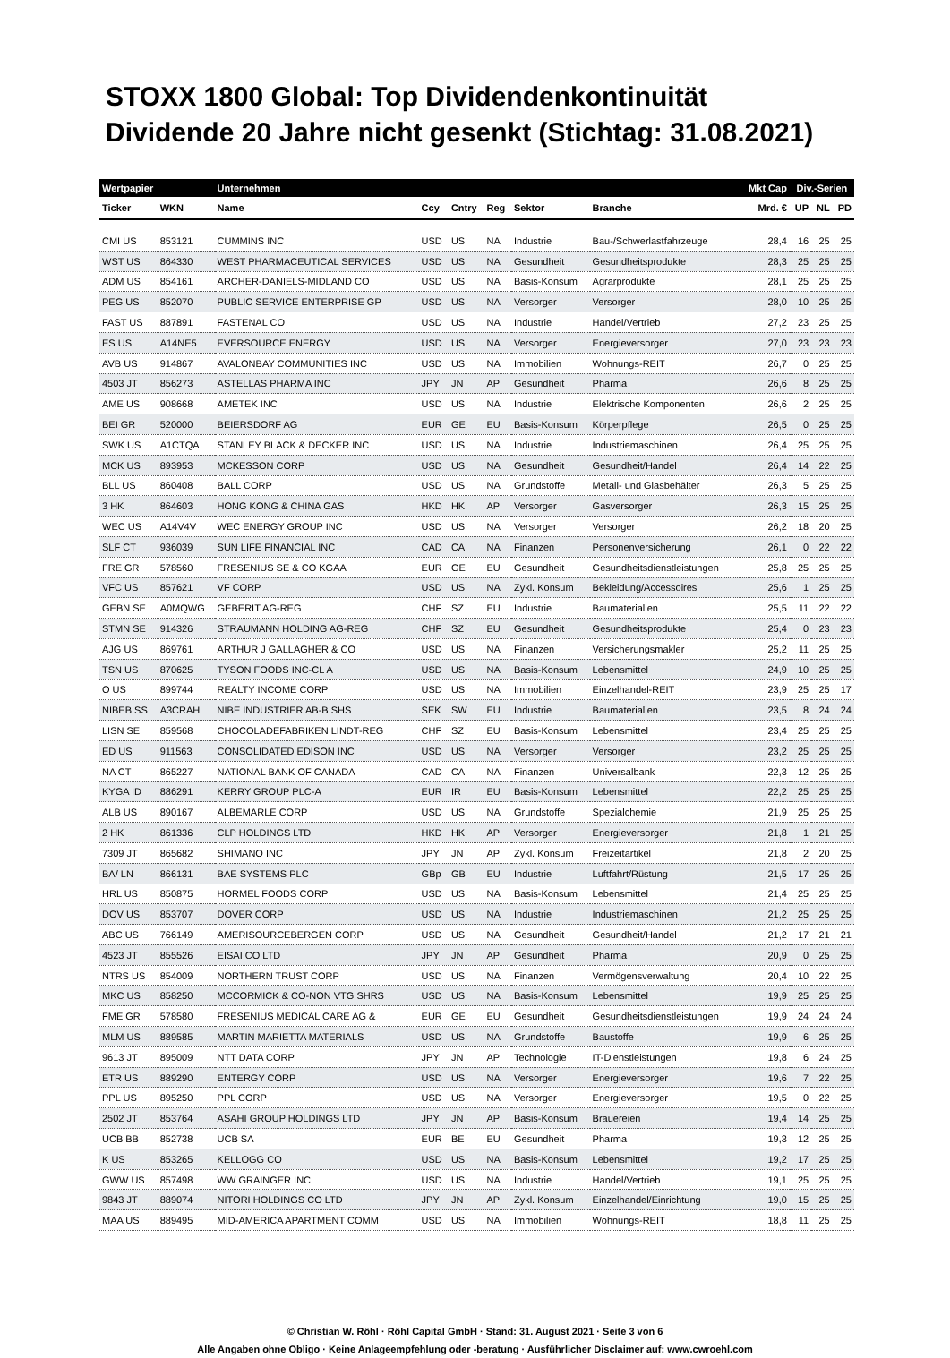STOXX 1800 Global: Top Dividendenkontinuität
Dividende 20 Jahre nicht gesenkt (Stichtag: 31.08.2021)
| Wertpapier | | Unternehmen | | | | | | Mkt Cap | Div.-Serien | | |
| --- | --- | --- | --- | --- | --- | --- | --- | --- | --- | --- | --- |
| Ticker | WKN | Name | Ccy | Cntry | Reg | Sektor | Branche | Mrd. € | UP | NL | PD |
| CMI US | 853121 | CUMMINS INC | USD | US | NA | Industrie | Bau-/Schwerlastfahrzeuge | 28,4 | 16 | 25 | 25 |
| WST US | 864330 | WEST PHARMACEUTICAL SERVICES | USD | US | NA | Gesundheit | Gesundheitsprodukte | 28,3 | 25 | 25 | 25 |
| ADM US | 854161 | ARCHER-DANIELS-MIDLAND CO | USD | US | NA | Basis-Konsum | Agrarprodukte | 28,1 | 25 | 25 | 25 |
| PEG US | 852070 | PUBLIC SERVICE ENTERPRISE GP | USD | US | NA | Versorger | Versorger | 28,0 | 10 | 25 | 25 |
| FAST US | 887891 | FASTENAL CO | USD | US | NA | Industrie | Handel/Vertrieb | 27,2 | 23 | 25 | 25 |
| ES US | A14NE5 | EVERSOURCE ENERGY | USD | US | NA | Versorger | Energieversorger | 27,0 | 23 | 23 | 23 |
| AVB US | 914867 | AVALONBAY COMMUNITIES INC | USD | US | NA | Immobilien | Wohnungs-REIT | 26,7 | 0 | 25 | 25 |
| 4503 JT | 856273 | ASTELLAS PHARMA INC | JPY | JN | AP | Gesundheit | Pharma | 26,6 | 8 | 25 | 25 |
| AME US | 908668 | AMETEK INC | USD | US | NA | Industrie | Elektrische Komponenten | 26,6 | 2 | 25 | 25 |
| BEI GR | 520000 | BEIERSDORF AG | EUR | GE | EU | Basis-Konsum | Körperpflege | 26,5 | 0 | 25 | 25 |
| SWK US | A1CTQA | STANLEY BLACK & DECKER INC | USD | US | NA | Industrie | Industriemaschinen | 26,4 | 25 | 25 | 25 |
| MCK US | 893953 | MCKESSON CORP | USD | US | NA | Gesundheit | Gesundheit/Handel | 26,4 | 14 | 22 | 25 |
| BLL US | 860408 | BALL CORP | USD | US | NA | Grundstoffe | Metall- und Glasbehälter | 26,3 | 5 | 25 | 25 |
| 3 HK | 864603 | HONG KONG & CHINA GAS | HKD | HK | AP | Versorger | Gasversorger | 26,3 | 15 | 25 | 25 |
| WEC US | A14V4V | WEC ENERGY GROUP INC | USD | US | NA | Versorger | Versorger | 26,2 | 18 | 20 | 25 |
| SLF CT | 936039 | SUN LIFE FINANCIAL INC | CAD | CA | NA | Finanzen | Personenversicherung | 26,1 | 0 | 22 | 22 |
| FRE GR | 578560 | FRESENIUS SE & CO KGAA | EUR | GE | EU | Gesundheit | Gesundheitsdienstleistungen | 25,8 | 25 | 25 | 25 |
| VFC US | 857621 | VF CORP | USD | US | NA | Zykl. Konsum | Bekleidung/Accessoires | 25,6 | 1 | 25 | 25 |
| GEBN SE | A0MQWG | GEBERIT AG-REG | CHF | SZ | EU | Industrie | Baumaterialien | 25,5 | 11 | 22 | 22 |
| STMN SE | 914326 | STRAUMANN HOLDING AG-REG | CHF | SZ | EU | Gesundheit | Gesundheitsprodukte | 25,4 | 0 | 23 | 23 |
| AJG US | 869761 | ARTHUR J GALLAGHER & CO | USD | US | NA | Finanzen | Versicherungsmakler | 25,2 | 11 | 25 | 25 |
| TSN US | 870625 | TYSON FOODS INC-CL A | USD | US | NA | Basis-Konsum | Lebensmittel | 24,9 | 10 | 25 | 25 |
| O US | 899744 | REALTY INCOME CORP | USD | US | NA | Immobilien | Einzelhandel-REIT | 23,9 | 25 | 25 | 17 |
| NIBEB SS | A3CRAH | NIBE INDUSTRIER AB-B SHS | SEK | SW | EU | Industrie | Baumaterialien | 23,5 | 8 | 24 | 24 |
| LISN SE | 859568 | CHOCOLADEFABRIKEN LINDT-REG | CHF | SZ | EU | Basis-Konsum | Lebensmittel | 23,4 | 25 | 25 | 25 |
| ED US | 911563 | CONSOLIDATED EDISON INC | USD | US | NA | Versorger | Versorger | 23,2 | 25 | 25 | 25 |
| NA CT | 865227 | NATIONAL BANK OF CANADA | CAD | CA | NA | Finanzen | Universalbank | 22,3 | 12 | 25 | 25 |
| KYGA ID | 886291 | KERRY GROUP PLC-A | EUR | IR | EU | Basis-Konsum | Lebensmittel | 22,2 | 25 | 25 | 25 |
| ALB US | 890167 | ALBEMARLE CORP | USD | US | NA | Grundstoffe | Spezialchemie | 21,9 | 25 | 25 | 25 |
| 2 HK | 861336 | CLP HOLDINGS LTD | HKD | HK | AP | Versorger | Energieversorger | 21,8 | 1 | 21 | 25 |
| 7309 JT | 865682 | SHIMANO INC | JPY | JN | AP | Zykl. Konsum | Freizeitartikel | 21,8 | 2 | 20 | 25 |
| BA/ LN | 866131 | BAE SYSTEMS PLC | GBp | GB | EU | Industrie | Luftfahrt/Rüstung | 21,5 | 17 | 25 | 25 |
| HRL US | 850875 | HORMEL FOODS CORP | USD | US | NA | Basis-Konsum | Lebensmittel | 21,4 | 25 | 25 | 25 |
| DOV US | 853707 | DOVER CORP | USD | US | NA | Industrie | Industriemaschinen | 21,2 | 25 | 25 | 25 |
| ABC US | 766149 | AMERISOURCEBERGEN CORP | USD | US | NA | Gesundheit | Gesundheit/Handel | 21,2 | 17 | 21 | 21 |
| 4523 JT | 855526 | EISAI CO LTD | JPY | JN | AP | Gesundheit | Pharma | 20,9 | 0 | 25 | 25 |
| NTRS US | 854009 | NORTHERN TRUST CORP | USD | US | NA | Finanzen | Vermögensverwaltung | 20,4 | 10 | 22 | 25 |
| MKC US | 858250 | MCCORMICK & CO-NON VTG SHRS | USD | US | NA | Basis-Konsum | Lebensmittel | 19,9 | 25 | 25 | 25 |
| FME GR | 578580 | FRESENIUS MEDICAL CARE AG & | EUR | GE | EU | Gesundheit | Gesundheitsdienstleistungen | 19,9 | 24 | 24 | 24 |
| MLM US | 889585 | MARTIN MARIETTA MATERIALS | USD | US | NA | Grundstoffe | Baustoffe | 19,9 | 6 | 25 | 25 |
| 9613 JT | 895009 | NTT DATA CORP | JPY | JN | AP | Technologie | IT-Dienstleistungen | 19,8 | 6 | 24 | 25 |
| ETR US | 889290 | ENTERGY CORP | USD | US | NA | Versorger | Energieversorger | 19,6 | 7 | 22 | 25 |
| PPL US | 895250 | PPL CORP | USD | US | NA | Versorger | Energieversorger | 19,5 | 0 | 22 | 25 |
| 2502 JT | 853764 | ASAHI GROUP HOLDINGS LTD | JPY | JN | AP | Basis-Konsum | Brauereien | 19,4 | 14 | 25 | 25 |
| UCB BB | 852738 | UCB SA | EUR | BE | EU | Gesundheit | Pharma | 19,3 | 12 | 25 | 25 |
| K US | 853265 | KELLOGG CO | USD | US | NA | Basis-Konsum | Lebensmittel | 19,2 | 17 | 25 | 25 |
| GWW US | 857498 | WW GRAINGER INC | USD | US | NA | Industrie | Handel/Vertrieb | 19,1 | 25 | 25 | 25 |
| 9843 JT | 889074 | NITORI HOLDINGS CO LTD | JPY | JN | AP | Zykl. Konsum | Einzelhandel/Einrichtung | 19,0 | 15 | 25 | 25 |
| MAA US | 889495 | MID-AMERICA APARTMENT COMM | USD | US | NA | Immobilien | Wohnungs-REIT | 18,8 | 11 | 25 | 25 |
© Christian W. Röhl · Röhl Capital GmbH · Stand: 31. August 2021 · Seite 3 von 6
Alle Angaben ohne Obligo · Keine Anlageempfehlung oder -beratung · Ausführlicher Disclaimer auf: www.cwroehl.com